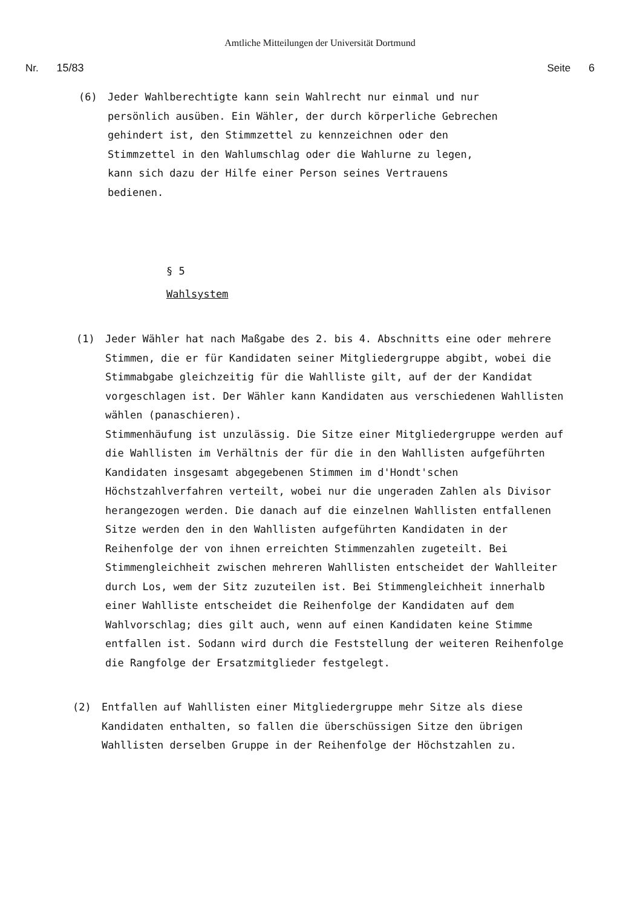Amtliche Mitteilungen der Universität Dortmund
Nr. 15/83 Seite 6
(6) Jeder Wahlberechtigte kann sein Wahlrecht nur einmal und nur persönlich ausüben. Ein Wähler, der durch körperliche Gebrechen gehindert ist, den Stimmzettel zu kennzeichnen oder den Stimmzettel in den Wahlumschlag oder die Wahlurne zu legen, kann sich dazu der Hilfe einer Person seines Vertrauens bedienen.
§ 5
Wahlsystem
(1) Jeder Wähler hat nach Maßgabe des 2. bis 4. Abschnitts eine oder mehrere Stimmen, die er für Kandidaten seiner Mitgliedergruppe abgibt, wobei die Stimmabgabe gleichzeitig für die Wahlliste gilt, auf der der Kandidat vorgeschlagen ist. Der Wähler kann Kandidaten aus verschiedenen Wahllisten wählen (panaschieren).
Stimmenhäufung ist unzulässig. Die Sitze einer Mitgliedergruppe werden auf die Wahllisten im Verhältnis der für die in den Wahllisten aufgeführten Kandidaten insgesamt abgegebenen Stimmen im d'Hondt'schen Höchstzahlverfahren verteilt, wobei nur die ungeraden Zahlen als Divisor herangezogen werden. Die danach auf die einzelnen Wahllisten entfallenen Sitze werden den in den Wahllisten aufgeführten Kandidaten in der Reihenfolge der von ihnen erreichten Stimmenzahlen zugeteilt. Bei Stimmengleichheit zwischen mehreren Wahllisten entscheidet der Wahlleiter durch Los, wem der Sitz zuzuteilen ist. Bei Stimmengleichheit innerhalb einer Wahlliste entscheidet die Reihenfolge der Kandidaten auf dem Wahlvorschlag; dies gilt auch, wenn auf einen Kandidaten keine Stimme entfallen ist. Sodann wird durch die Feststellung der weiteren Reihenfolge die Rangfolge der Ersatzmitglieder festgelegt.
(2) Entfallen auf Wahllisten einer Mitgliedergruppe mehr Sitze als diese Kandidaten enthalten, so fallen die überschüssigen Sitze den übrigen Wahllisten derselben Gruppe in der Reihenfolge der Höchstzahlen zu.